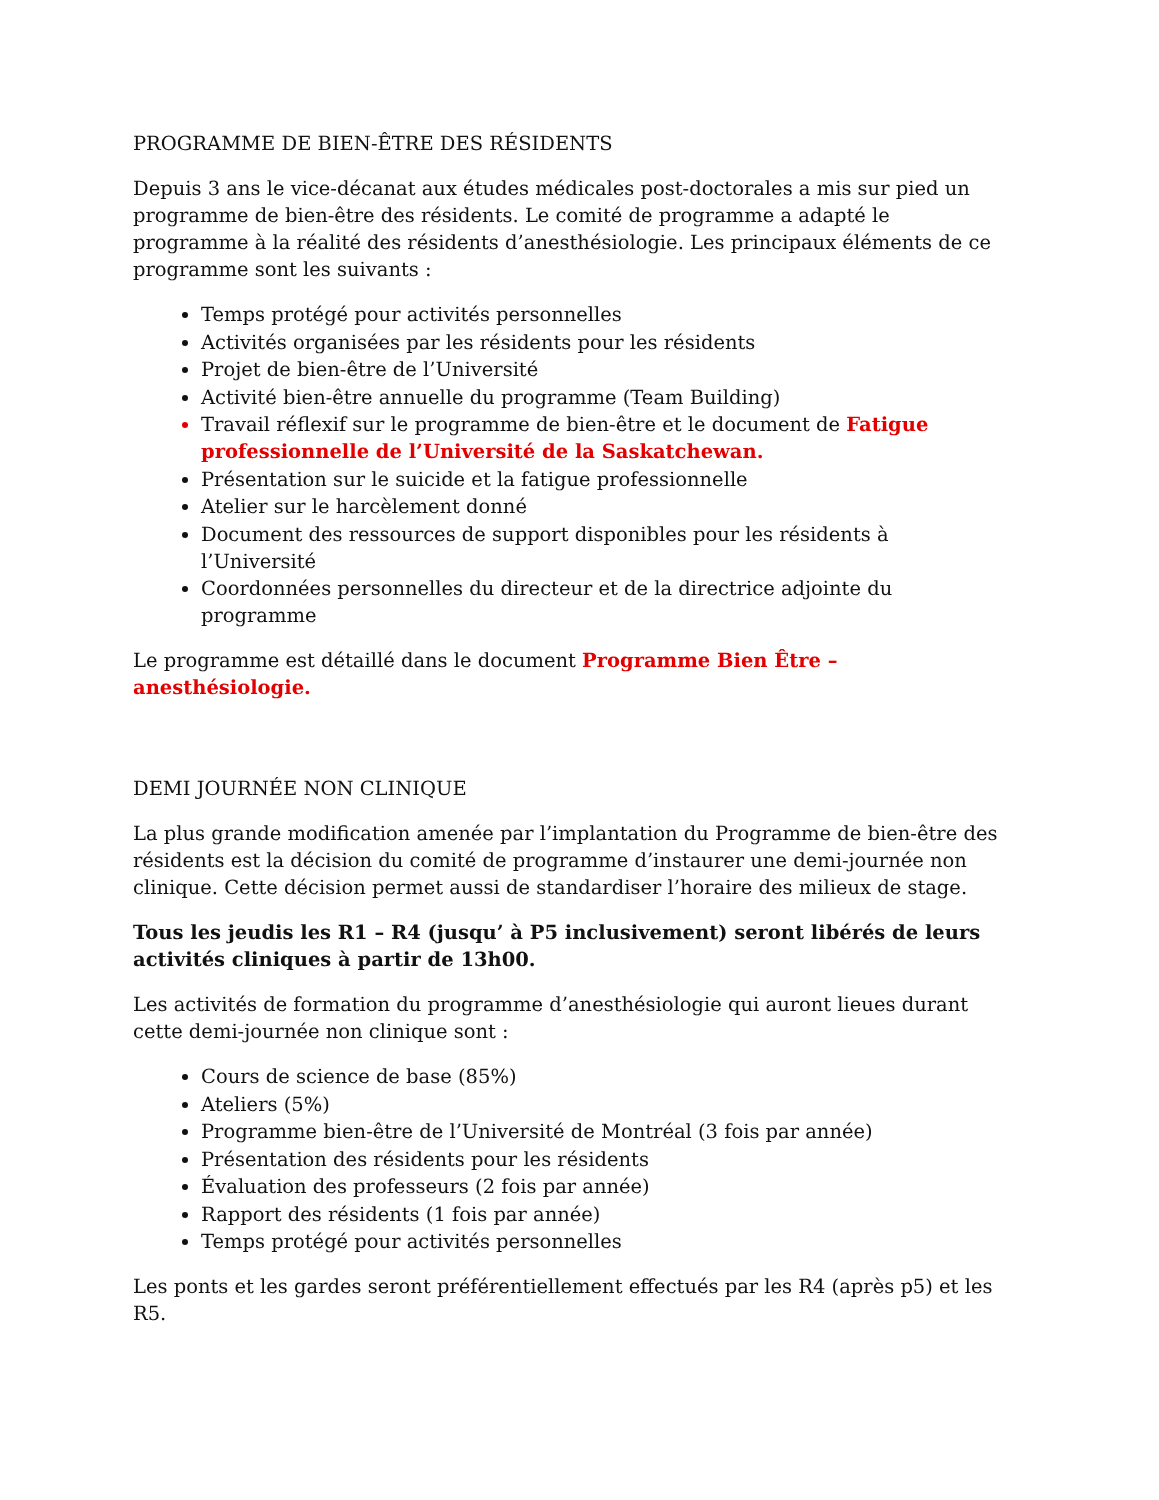PROGRAMME DE BIEN-ÊTRE DES RÉSIDENTS
Depuis 3 ans le vice-décanat aux études médicales post-doctorales a mis sur pied un programme de bien-être des résidents. Le comité de programme a adapté le programme à la réalité des résidents d’anesthésiologie. Les principaux éléments de ce programme sont les suivants :
Temps protégé pour activités personnelles
Activités organisées par les résidents pour les résidents
Projet de bien-être de l’Université
Activité bien-être annuelle du programme (Team Building)
Travail réflexif sur le programme de bien-être et le document de Fatigue professionnelle de l’Université de la Saskatchewan.
Présentation sur le suicide et la fatigue professionnelle
Atelier sur le harcèlement donné
Document des ressources de support disponibles pour les résidents à l’Université
Coordonnées personnelles du directeur et de la directrice adjointe du programme
Le programme est détaillé dans le document Programme Bien Être – anesthésiologie.
DEMI JOURNÉE NON CLINIQUE
La plus grande modification amenée par l’implantation du Programme de bien-être des résidents est la décision du comité de programme d’instaurer une demi-journée non clinique. Cette décision permet aussi de standardiser l’horaire des milieux de stage.
Tous les jeudis les R1 – R4 (jusqu’ à P5 inclusivement) seront libérés de leurs activités cliniques à partir de 13h00.
Les activités de formation du programme d’anesthésiologie qui auront lieues durant cette demi-journée non clinique sont :
Cours de science de base (85%)
Ateliers (5%)
Programme bien-être de l’Université de Montréal (3 fois par année)
Présentation des résidents pour les résidents
Évaluation des professeurs (2 fois par année)
Rapport des résidents (1 fois par année)
Temps protégé pour activités personnelles
Les ponts et les gardes seront préférentiellement effectués par les R4 (après p5) et les R5.